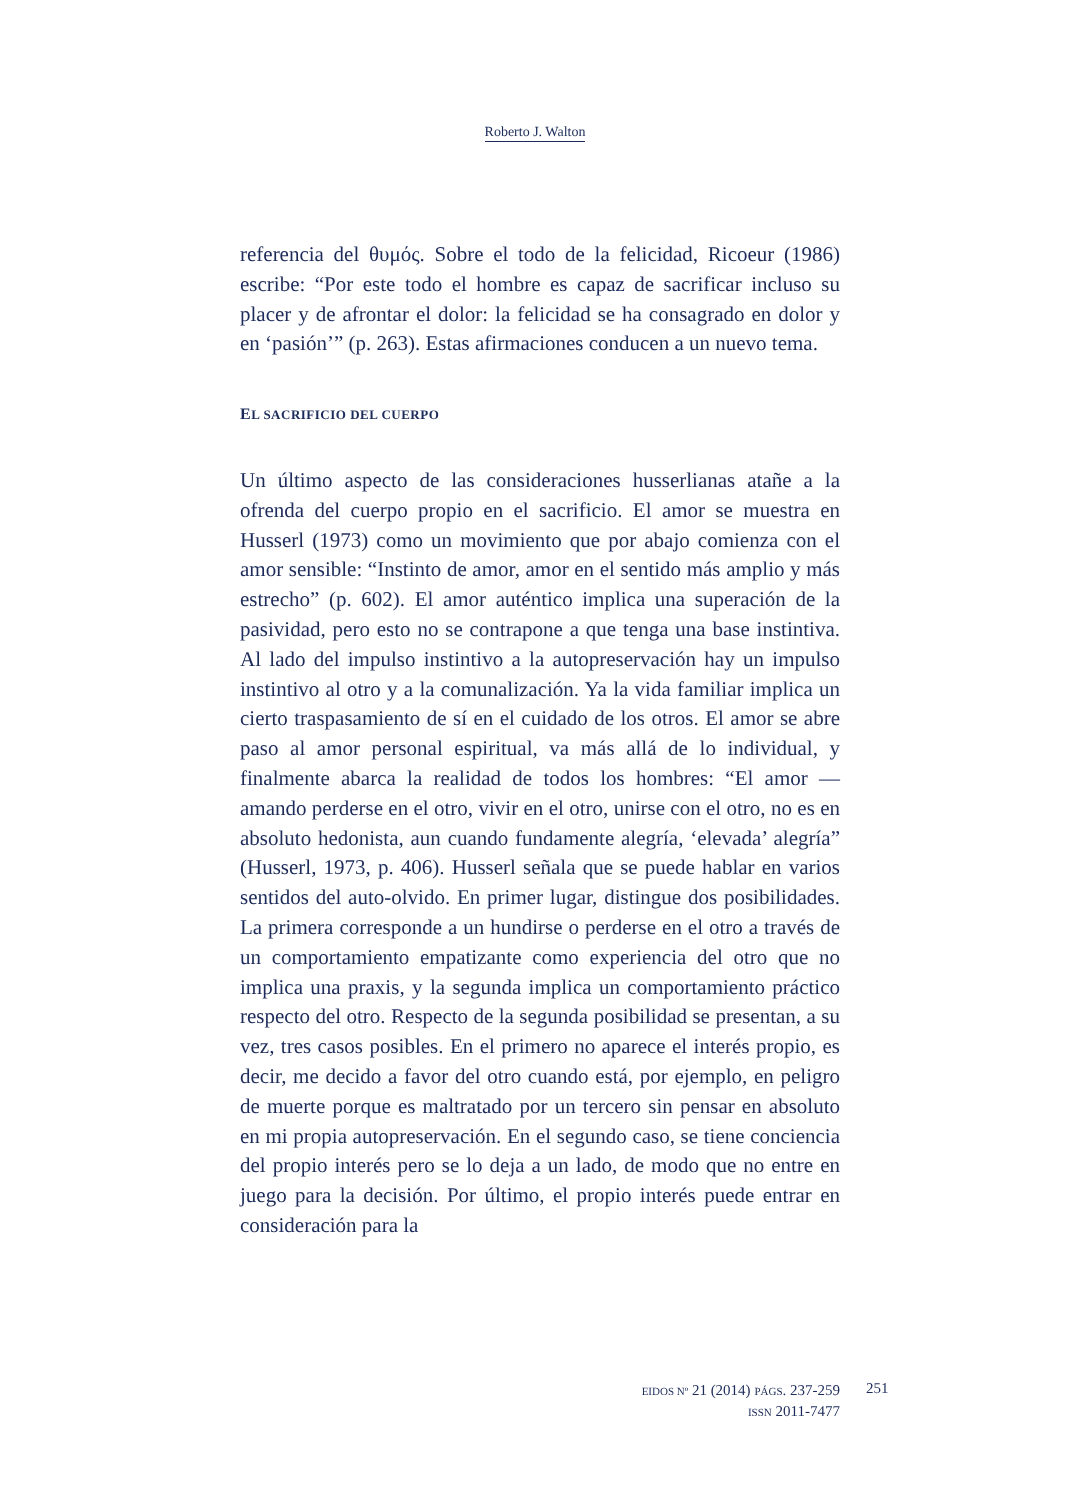Roberto J. Walton
referencia del θυμός. Sobre el todo de la felicidad, Ricoeur (1986) escribe: “Por este todo el hombre es capaz de sacrificar incluso su placer y de afrontar el dolor: la felicidad se ha consagrado en dolor y en ‘pasión’” (p. 263). Estas afirmaciones conducen a un nuevo tema.
EL SACRIFICIO DEL CUERPO
Un último aspecto de las consideraciones husserlianas atañe a la ofrenda del cuerpo propio en el sacrificio. El amor se muestra en Husserl (1973) como un movimiento que por abajo comienza con el amor sensible: “Instinto de amor, amor en el sentido más amplio y más estrecho” (p. 602). El amor auténtico implica una superación de la pasividad, pero esto no se contrapone a que tenga una base instintiva. Al lado del impulso instintivo a la autopreser­vación hay un impulso instintivo al otro y a la comunalización. Ya la vida familiar implica un cierto traspasamiento de sí en el cuidado de los otros. El amor se abre paso al amor personal espi­ritual, va más allá de lo individual, y finalmente abarca la realidad de todos los hombres: “El amor —amando perderse en el otro, vivir en el otro, unirse con el otro, no es en absoluto hedonista, aun cuando fundamente alegría, ‘elevada’ alegría” (Husserl, 1973, p. 406). Husserl señala que se puede hablar en varios sentidos del auto-olvido. En primer lugar, distingue dos posibilidades. La pri­mera corresponde a un hundirse o perderse en el otro a través de un comportamiento empatizante como experiencia del otro que no implica una praxis, y la segunda implica un comportamiento práctico respecto del otro. Respecto de la segunda posibilidad se presentan, a su vez, tres casos posibles. En el primero no aparece el interés propio, es decir, me decido a favor del otro cuando está, por ejemplo, en peligro de muerte porque es maltratado por un tercero sin pensar en absoluto en mi propia autopreservación. En el segundo caso, se tiene conciencia del propio interés pero se lo deja a un lado, de modo que no entre en juego para la decisión. Por último, el propio interés puede entrar en consideración para la
EIDOS Nº 21 (2014) PÁGS. 237-259
ISSN 2011-7477
251